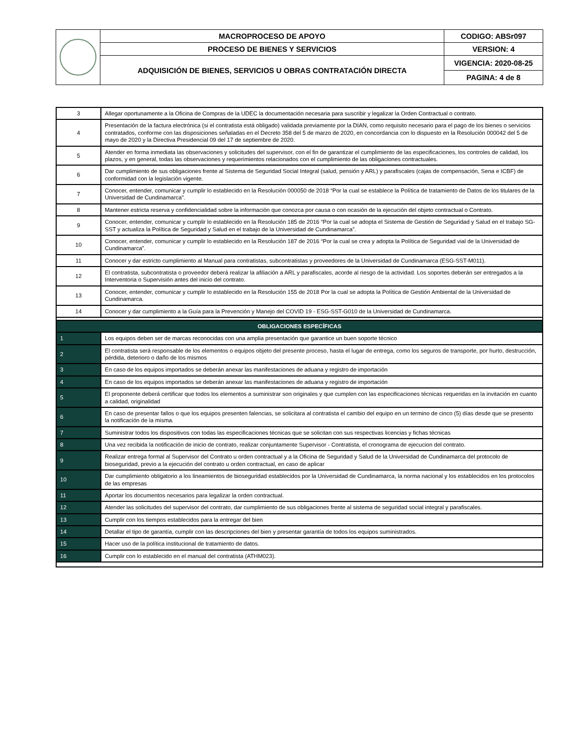| | MACROPROCESO DE APOYO | CODIGO: ABSr097 |
| | PROCESO DE BIENES Y SERVICIOS | VERSION: 4 |
| | ADQUISICIÓN DE BIENES, SERVICIOS U OBRAS CONTRATACIÓN DIRECTA | VIGENCIA: 2020-08-25 |
| | | PAGINA: 4 de 8 |
| 3 | Allegar oportunamente a la Oficina de Compras de la UDEC la documentación necesaria para suscribir y legalizar la Orden Contractual o contrato. |
| 4 | Presentación de la factura electrónica (si el contratista está obligado) validada previamente por la DIAN, como requisito necesario para el pago de los bienes o servicios contratados, conforme con las disposiciones señaladas en el Decreto 358 del 5 de marzo de 2020, en concordancia con lo dispuesto en la Resolución 000042 del 5 de mayo de 2020 y la Directiva Presidencial 09 del 17 de septiembre de 2020. |
| 5 | Atender en forma inmediata las observaciones y solicitudes del supervisor, con el fin de garantizar el cumplimiento de las especificaciones, los controles de calidad, los plazos, y en general, todas las observaciones y requerimientos relacionados con el cumplimiento de las obligaciones contractuales. |
| 6 | Dar cumplimiento de sus obligaciones frente al Sistema de Seguridad Social Integral (salud, pensión y ARL) y parafiscales (cajas de compensación, Sena e ICBF) de conformidad con la legislación vigente. |
| 7 | Conocer, entender, comunicar y cumplir lo establecido en la Resolución 000050 de 2018 “Por la cual se establece la Política de tratamiento de Datos de los titulares de la Universidad de Cundinamarca”. |
| 8 | Mantener estricta reserva y confidencialidad sobre la información que conozca por causa o con ocasión de la ejecución del objeto contractual o Contrato. |
| 9 | Conocer, entender, comunicar y cumplir lo establecido en la Resolución 185 de 2016 “Por la cual se adopta el Sistema de Gestión de Seguridad y Salud en el trabajo SG-SST y actualiza la Política de Seguridad y Salud en el trabajo de la Universidad de Cundinamarca”. |
| 10 | Conocer, entender, comunicar y cumplir lo establecido en la Resolución 187 de 2016 “Por la cual se crea y adopta la Política de Seguridad vial de la Universidad de Cundinamarca”. |
| 11 | Conocer y dar estricto cumplimiento al Manual para contratistas, subcontratistas y proveedores de la Universidad de Cundinamarca (ESG-SST-M011). |
| 12 | El contratista, subcontratista o proveedor deberá realizar la afiliación a ARL y parafiscales, acorde al riesgo de la actividad. Los soportes deberán ser entregados a la Interventoria o Supervisión antes del inicio del contrato. |
| 13 | Conocer, entender, comunicar y cumplir lo establecido en la Resolución 155 de 2018 Por la cual se adopta la Política de Gestión Ambiental de la Universidad de Cundinamarca. |
| 14 | Conocer y dar cumplimiento a la Guía para la Prevención y Manejo del COVID 19 - ESG-SST-G010 de la Universidad de Cundinamarca. |
| OBLIGACIONES ESPECÍFICAS | |
| 1 | Los equipos deben ser de marcas reconocidas con una amplia presentación que garantice un buen soporte técnico |
| 2 | El contratista será responsable de los elementos o equipos objeto del presente proceso, hasta el lugar de entrega, como los seguros de transporte, por hurto, destrucción, pérdida, deterioro o daño de los mismos |
| 3 | En caso de los equipos importados se deberán anexar las manifestaciones de aduana y registro de importación |
| 4 | En caso de los equipos importados se deberán anexar las manifestaciones de aduana y registro de importación |
| 5 | El proponente deberá certificar que todos los elementos a suministrar son originales y que cumplen con las especificaciones técnicas requeridas en la invitación en cuanto a calidad, originalidad |
| 6 | En caso de presentar fallos o que los equipos presenten falencias, se solicitara al contratista el cambio del equipo en un termino de cinco (5) días desde que se presento la notificación de la misma. |
| 7 | Suministrar todos los dispositivos con todas las especificaciones técnicas que se solicitan con sus respectivas licencias y fichas técnicas |
| 8 | Una vez recibida la notificación de inicio de contrato, realizar conjuntamente Supervisor - Contratista, el cronograma de ejecucion del contrato. |
| 9 | Realizar entrega formal al Supervisor del Contrato u orden contractual y a la Oficina de Seguridad y Salud de la Universidad de Cundinamarca del protocolo de bioseguridad, previo a la ejecución del contrato u orden contractual, en caso de aplicar |
| 10 | Dar cumplimiento obligatorio a los lineamientos de bioseguridad establecidos por la Universidad de Cundinamarca, la norma nacional y los establecidos en los protocolos de las empresas |
| 11 | Aportar los documentos necesarios para legalizar la orden contractual. |
| 12 | Atender las solicitudes del supervisor del contrato, dar cumplimiento de sus obligaciones frente al sistema de seguridad social integral y parafiscales. |
| 13 | Cumplir con los tiempos establecidos para la entregar del bien |
| 14 | Detallar el tipo de garantía, cumplir con las descripciones del bien y presentar garantía de todos los equipos suministrados. |
| 15 | Hacer uso de la política institucional de tratamiento de datos. |
| 16 | Cumplir con lo establecido en el manual del contratista (ATHM023). |